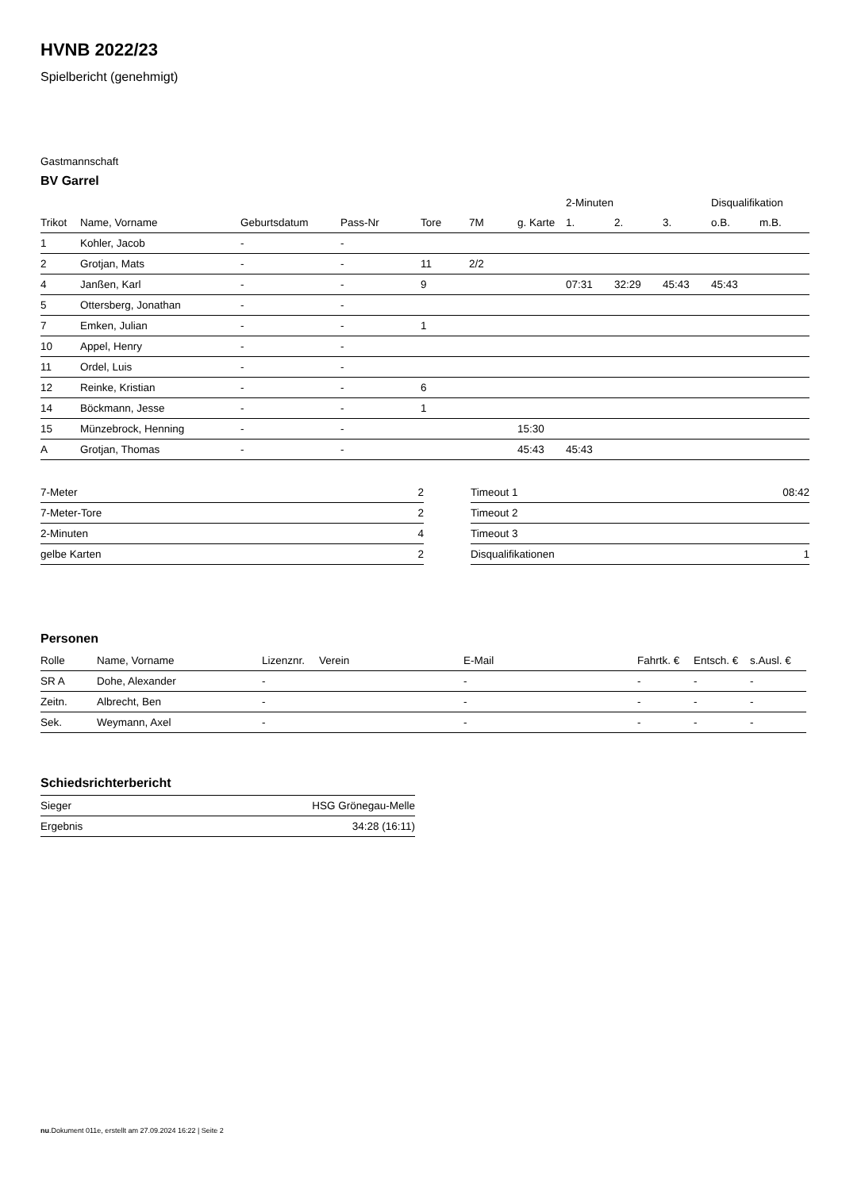HVNB 2022/23
Spielbericht (genehmigt)
Gastmannschaft
BV Garrel
| | | | | | | | 2-Minuten | | | Disqualifikation | |
| --- | --- | --- | --- | --- | --- | --- | --- | --- | --- | --- | --- |
| Trikot | Name, Vorname | Geburtsdatum | Pass-Nr | Tore | 7M | g. Karte | 1. | 2. | 3. | o.B. | m.B. |
| 1 | Kohler, Jacob | - | - | | | | | | | | |
| 2 | Grotjan, Mats | - | - | 11 | 2/2 | | | | | | |
| 4 | Janßen, Karl | - | - | 9 | | | 07:31 | 32:29 | 45:43 | 45:43 | |
| 5 | Ottersberg, Jonathan | - | - | | | | | | | | |
| 7 | Emken, Julian | - | - | 1 | | | | | | | |
| 10 | Appel, Henry | - | - | | | | | | | | |
| 11 | Ordel, Luis | - | - | | | | | | | | |
| 12 | Reinke, Kristian | - | - | 6 | | | | | | | |
| 14 | Böckmann, Jesse | - | - | 1 | | | | | | | |
| 15 | Münzebrock, Henning | - | - | | | 15:30 | | | | | |
| A | Grotjan, Thomas | - | - | | | 45:43 | 45:43 | | | | |
| 7-Meter | 2 |
| 7-Meter-Tore | 2 |
| 2-Minuten | 4 |
| gelbe Karten | 2 |
| Timeout 1 | 08:42 |
| Timeout 2 | |
| Timeout 3 | |
| Disqualifikationen | 1 |
Personen
| Rolle | Name, Vorname | Lizenznr. | Verein | E-Mail | Fahrtk. € | Entsch. € | s.Ausl. € |
| --- | --- | --- | --- | --- | --- | --- | --- |
| SR A | Dohe, Alexander | - | | - | - | - | - |
| Zeitn. | Albrecht, Ben | - | | - | - | - | - |
| Sek. | Weymann, Axel | - | | - | - | - | - |
Schiedsrichterbericht
| Sieger | HSG Grönegau-Melle |
| Ergebnis | 34:28 (16:11) |
nu.Dokument 011e, erstellt am 27.09.2024 16:22 | Seite 2